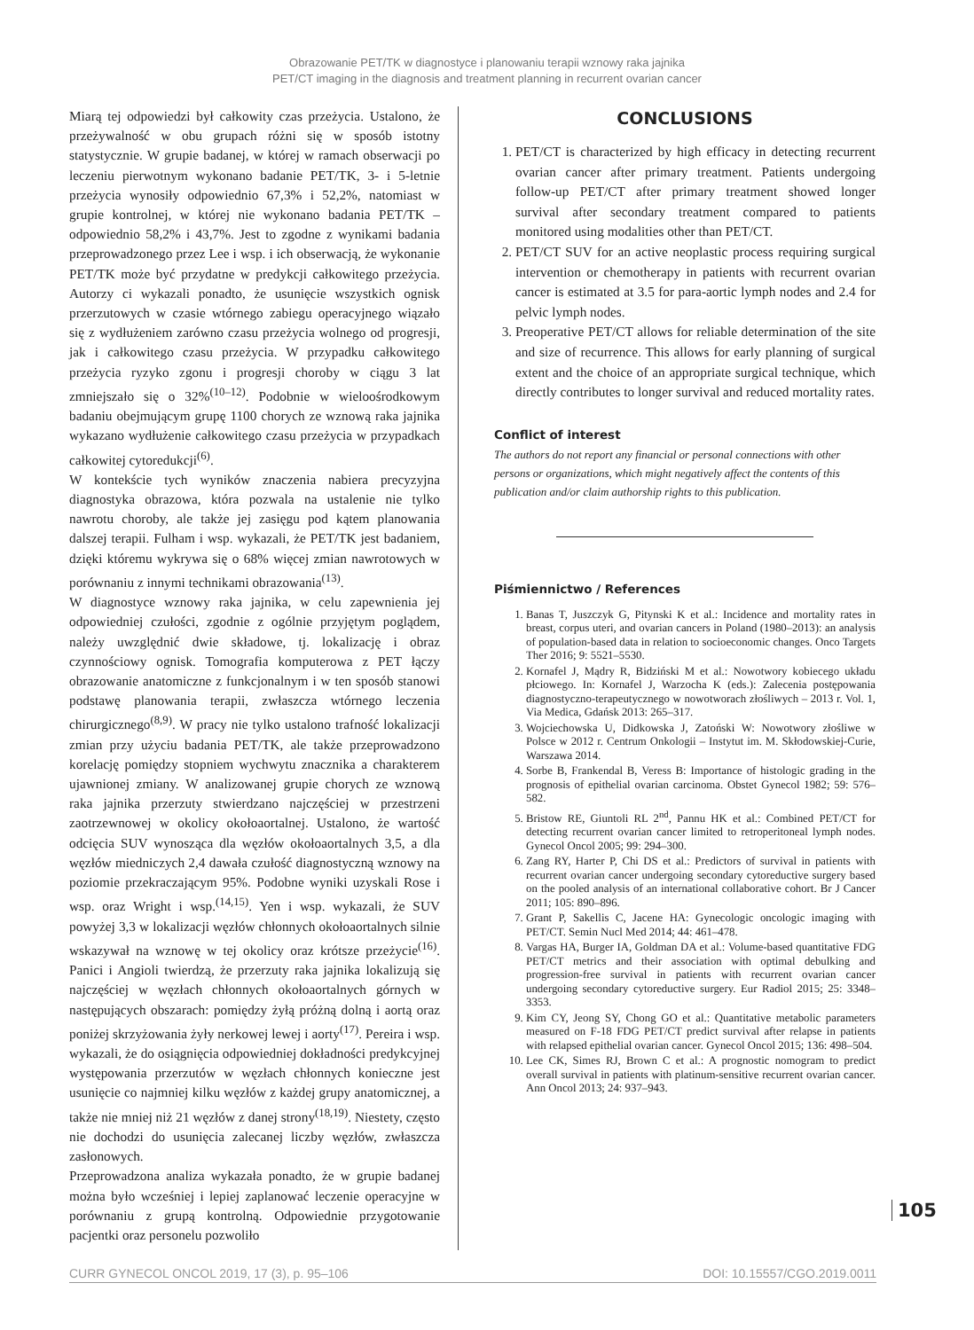Obrazowanie PET/TK w diagnostyce i planowaniu terapii wznowy raka jajnika
PET/CT imaging in the diagnosis and treatment planning in recurrent ovarian cancer
Miarą tej odpowiedzi był całkowity czas przeżycia. Ustalono, że przeżywalność w obu grupach różni się w sposób istotny statystycznie. W grupie badanej, w której w ramach obserwacji po leczeniu pierwotnym wykonano badanie PET/TK, 3- i 5-letnie przeżycia wynosiły odpowiednio 67,3% i 52,2%, natomiast w grupie kontrolnej, w której nie wykonano badania PET/TK – odpowiednio 58,2% i 43,7%. Jest to zgodne z wynikami badania przeprowadzonego przez Lee i wsp. i ich obserwacją, że wykonanie PET/TK może być przydatne w predykcji całkowitego przeżycia. Autorzy ci wykazali ponadto, że usunięcie wszystkich ognisk przerzutowych w czasie wtórnego zabiegu operacyjnego wiązało się z wydłużeniem zarówno czasu przeżycia wolnego od progresji, jak i całkowitego czasu przeżycia. W przypadku całkowitego przeżycia ryzyko zgonu i progresji choroby w ciągu 3 lat zmniejszało się o 32%<sup>(10–12)</sup>. Podobnie w wieloośrodkowym badaniu obejmującym grupę 1100 chorych ze wznową raka jajnika wykazano wydłużenie całkowitego czasu przeżycia w przypadkach całkowitej cytoredukcji<sup>(6)</sup>.
W kontekście tych wyników znaczenia nabiera precyzyjna diagnostyka obrazowa, która pozwala na ustalenie nie tylko nawrotu choroby, ale także jej zasięgu pod kątem planowania dalszej terapii. Fulham i wsp. wykazali, że PET/TK jest badaniem, dzięki któremu wykrywa się o 68% więcej zmian nawrotowych w porównaniu z innymi technikami obrazowania<sup>(13)</sup>.
W diagnostyce wznowy raka jajnika, w celu zapewnienia jej odpowiedniej czułości, zgodnie z ogólnie przyjętym poglądem, należy uwzględnić dwie składowe, tj. lokalizację i obraz czynnościowy ognisk. Tomografia komputerowa z PET łączy obrazowanie anatomiczne z funkcjonalnym i w ten sposób stanowi podstawę planowania terapii, zwłaszcza wtórnego leczenia chirurgicznego<sup>(8,9)</sup>. W pracy nie tylko ustalono trafność lokalizacji zmian przy użyciu badania PET/TK, ale także przeprowadzono korelację pomiędzy stopniem wychwytu znacznika a charakterem ujawnionej zmiany. W analizowanej grupie chorych ze wznową raka jajnika przerzuty stwierdzano najczęściej w przestrzeni zaotrzewnowej w okolicy okołoaortalnej. Ustalono, że wartość odcięcia SUV wynosząca dla węzłów okołoaortalnych 3,5, a dla węzłów miedniczych 2,4 dawała czułość diagnostyczną wznowy na poziomie przekraczającym 95%. Podobne wyniki uzyskali Rose i wsp. oraz Wright i wsp.<sup>(14,15)</sup>. Yen i wsp. wykazali, że SUV powyżej 3,3 w lokalizacji węzłów chłonnych okołoaortalnych silnie wskazywał na wznowę w tej okolicy oraz krótsze przeżycie<sup>(16)</sup>. Panici i Angioli twierdzą, że przerzuty raka jajnika lokalizują się najczęściej w węzłach chłonnych okołoaortalnych górnych w następujących obszarach: pomiędzy żyłą próżną dolną i aortą oraz poniżej skrzyżowania żyły nerkowej lewej i aorty<sup>(17)</sup>. Pereira i wsp. wykazali, że do osiągnięcia odpowiedniej dokładności predykcyjnej występowania przerzutów w węzłach chłonnych konieczne jest usunięcie co najmniej kilku węzłów z każdej grupy anatomicznej, a także nie mniej niż 21 węzłów z danej strony<sup>(18,19)</sup>. Niestety, często nie dochodzi do usunięcia zalecanej liczby węzłów, zwłaszcza zasłonowych.
Przeprowadzona analiza wykazała ponadto, że w grupie badanej można było wcześniej i lepiej zaplanować leczenie operacyjne w porównaniu z grupą kontrolną. Odpowiednie przygotowanie pacjentki oraz personelu pozwoliło
CONCLUSIONS
1. PET/CT is characterized by high efficacy in detecting recurrent ovarian cancer after primary treatment. Patients undergoing follow-up PET/CT after primary treatment showed longer survival after secondary treatment compared to patients monitored using modalities other than PET/CT.
2. PET/CT SUV for an active neoplastic process requiring surgical intervention or chemotherapy in patients with recurrent ovarian cancer is estimated at 3.5 for para-aortic lymph nodes and 2.4 for pelvic lymph nodes.
3. Preoperative PET/CT allows for reliable determination of the site and size of recurrence. This allows for early planning of surgical extent and the choice of an appropriate surgical technique, which directly contributes to longer survival and reduced mortality rates.
Conflict of interest
The authors do not report any financial or personal connections with other persons or organizations, which might negatively affect the contents of this publication and/or claim authorship rights to this publication.
Piśmiennictwo / References
1. Banas T, Juszczyk G, Pitynski K et al.: Incidence and mortality rates in breast, corpus uteri, and ovarian cancers in Poland (1980–2013): an analysis of population-based data in relation to socioeconomic changes. Onco Targets Ther 2016; 9: 5521–5530.
2. Kornafel J, Mądry R, Bidziński M et al.: Nowotwory kobiecego układu płciowego. In: Kornafel J, Warzocha K (eds.): Zalecenia postępowania diagnostyczno-terapeutycznego w nowotworach złośliwych – 2013 r. Vol. 1, Via Medica, Gdańsk 2013: 265–317.
3. Wojciechowska U, Didkowska J, Zatoński W: Nowotwory złośliwe w Polsce w 2012 r. Centrum Onkologii – Instytut im. M. Skłodowskiej-Curie, Warszawa 2014.
4. Sorbe B, Frankendal B, Veress B: Importance of histologic grading in the prognosis of epithelial ovarian carcinoma. Obstet Gynecol 1982; 59: 576–582.
5. Bristow RE, Giuntoli RL 2<sup>nd</sup>, Pannu HK et al.: Combined PET/CT for detecting recurrent ovarian cancer limited to retroperitoneal lymph nodes. Gynecol Oncol 2005; 99: 294–300.
6. Zang RY, Harter P, Chi DS et al.: Predictors of survival in patients with recurrent ovarian cancer undergoing secondary cytoreductive surgery based on the pooled analysis of an international collaborative cohort. Br J Cancer 2011; 105: 890–896.
7. Grant P, Sakellis C, Jacene HA: Gynecologic oncologic imaging with PET/CT. Semin Nucl Med 2014; 44: 461–478.
8. Vargas HA, Burger IA, Goldman DA et al.: Volume-based quantitative FDG PET/CT metrics and their association with optimal debulking and progression-free survival in patients with recurrent ovarian cancer undergoing secondary cytoreductive surgery. Eur Radiol 2015; 25: 3348–3353.
9. Kim CY, Jeong SY, Chong GO et al.: Quantitative metabolic parameters measured on F-18 FDG PET/CT predict survival after relapse in patients with relapsed epithelial ovarian cancer. Gynecol Oncol 2015; 136: 498–504.
10. Lee CK, Simes RJ, Brown C et al.: A prognostic nomogram to predict overall survival in patients with platinum-sensitive recurrent ovarian cancer. Ann Oncol 2013; 24: 937–943.
105
CURR GYNECOL ONCOL 2019, 17 (3), p. 95–106 DOI: 10.15557/CGO.2019.0011